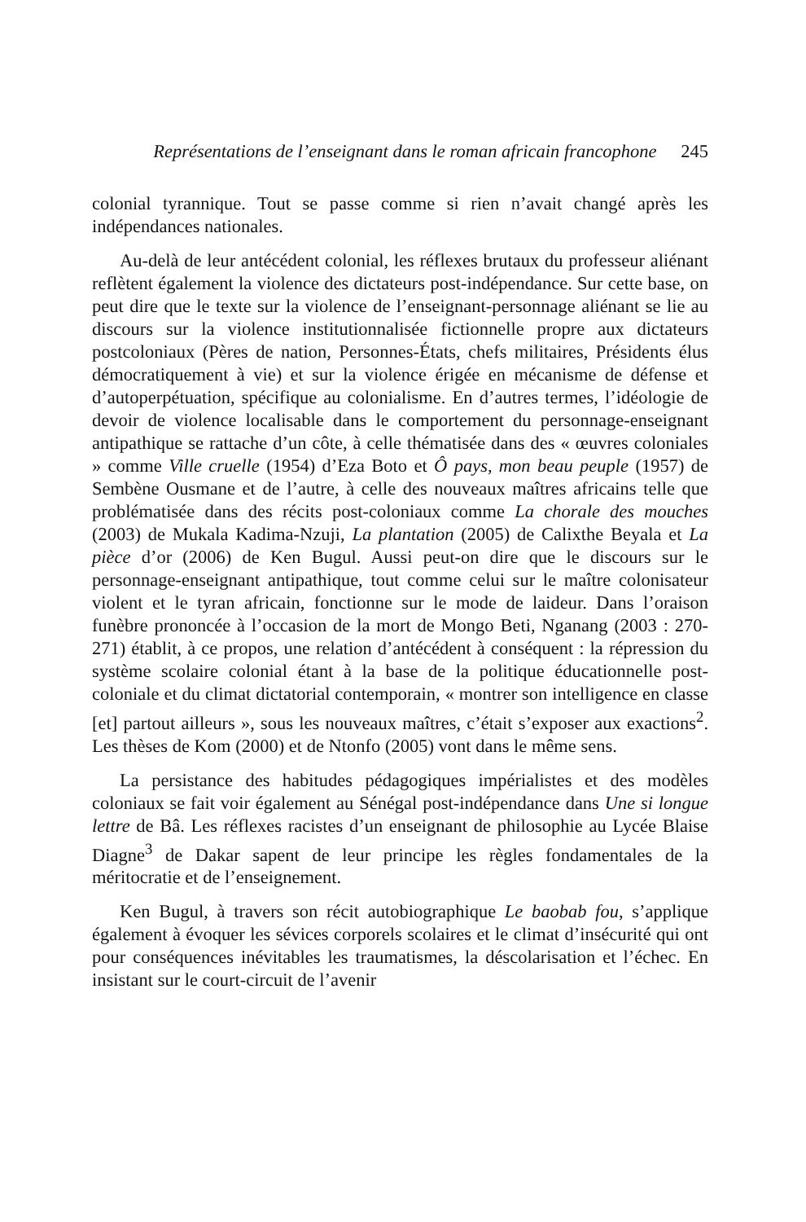Représentations de l’enseignant dans le roman africain francophone 245
colonial tyrannique. Tout se passe comme si rien n’avait changé après les indépendances nationales.
Au-delà de leur antécédent colonial, les réflexes brutaux du professeur aliénant reflètent également la violence des dictateurs post-indépendance. Sur cette base, on peut dire que le texte sur la violence de l’enseignant-personnage aliénant se lie au discours sur la violence institutionnalisée fictionnelle propre aux dictateurs postcoloniaux (Pères de nation, Personnes-États, chefs militaires, Présidents élus démocratiquement à vie) et sur la violence érigée en mécanisme de défense et d’autoperpétuation, spécifique au colonialisme. En d’autres termes, l’idéologie de devoir de violence localisable dans le comportement du personnage-enseignant antipathique se rattache d’un côte, à celle thématisée dans des « œuvres coloniales » comme Ville cruelle (1954) d’Eza Boto et Ô pays, mon beau peuple (1957) de Sembène Ousmane et de l’autre, à celle des nouveaux maîtres africains telle que problématisée dans des récits post-coloniaux comme La chorale des mouches (2003) de Mukala Kadima-Nzuji, La plantation (2005) de Calixthe Beyala et La pièce d’or (2006) de Ken Bugul. Aussi peut-on dire que le discours sur le personnage-enseignant antipathique, tout comme celui sur le maître colonisateur violent et le tyran africain, fonctionne sur le mode de laideur. Dans l’oraison funèbre prononcée à l’occasion de la mort de Mongo Beti, Nganang (2003 : 270-271) établit, à ce propos, une relation d’antécédent à conséquent : la répression du système scolaire colonial étant à la base de la politique éducationnelle post-coloniale et du climat dictatorial contemporain, « montrer son intelligence en classe [et] partout ailleurs », sous les nouveaux maîtres, c’était s’exposer aux exactions<sup>2</sup>. Les thèses de Kom (2000) et de Ntonfo (2005) vont dans le même sens.
La persistance des habitudes pédagogiques impérialistes et des modèles coloniaux se fait voir également au Sénégal post-indépendance dans Une si longue lettre de Bâ. Les réflexes racistes d’un enseignant de philosophie au Lycée Blaise Diagne<sup>3</sup> de Dakar sapent de leur principe les règles fondamentales de la méritocratie et de l’enseignement.
Ken Bugul, à travers son récit autobiographique Le baobab fou, s’applique également à évoquer les sévices corporels scolaires et le climat d’insécurité qui ont pour conséquences inévitables les traumatismes, la déscolarisation et l’échec. En insistant sur le court-circuit de l’avenir